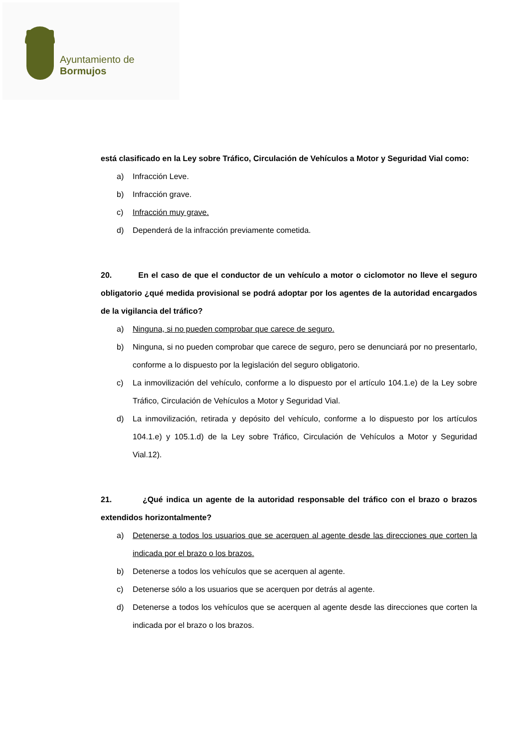Ayuntamiento de Bormujos
está clasificado en la Ley sobre Tráfico, Circulación de Vehículos a Motor y Seguridad Vial como:
a) Infracción Leve.
b) Infracción grave.
c) Infracción muy grave.
d) Dependerá de la infracción previamente cometida.
20. En el caso de que el conductor de un vehículo a motor o ciclomotor no lleve el seguro obligatorio ¿qué medida provisional se podrá adoptar por los agentes de la autoridad encargados de la vigilancia del tráfico?
a) Ninguna, si no pueden comprobar que carece de seguro.
b) Ninguna, si no pueden comprobar que carece de seguro, pero se denunciará por no presentarlo, conforme a lo dispuesto por la legislación del seguro obligatorio.
c) La inmovilización del vehículo, conforme a lo dispuesto por el artículo 104.1.e) de la Ley sobre Tráfico, Circulación de Vehículos a Motor y Seguridad Vial.
d) La inmovilización, retirada y depósito del vehículo, conforme a lo dispuesto por los artículos 104.1.e) y 105.1.d) de la Ley sobre Tráfico, Circulación de Vehículos a Motor y Seguridad Vial.12).
21. ¿Qué indica un agente de la autoridad responsable del tráfico con el brazo o brazos extendidos horizontalmente?
a) Detenerse a todos los usuarios que se acerquen al agente desde las direcciones que corten la indicada por el brazo o los brazos.
b) Detenerse a todos los vehículos que se acerquen al agente.
c) Detenerse sólo a los usuarios que se acerquen por detrás al agente.
d) Detenerse a todos los vehículos que se acerquen al agente desde las direcciones que corten la indicada por el brazo o los brazos.